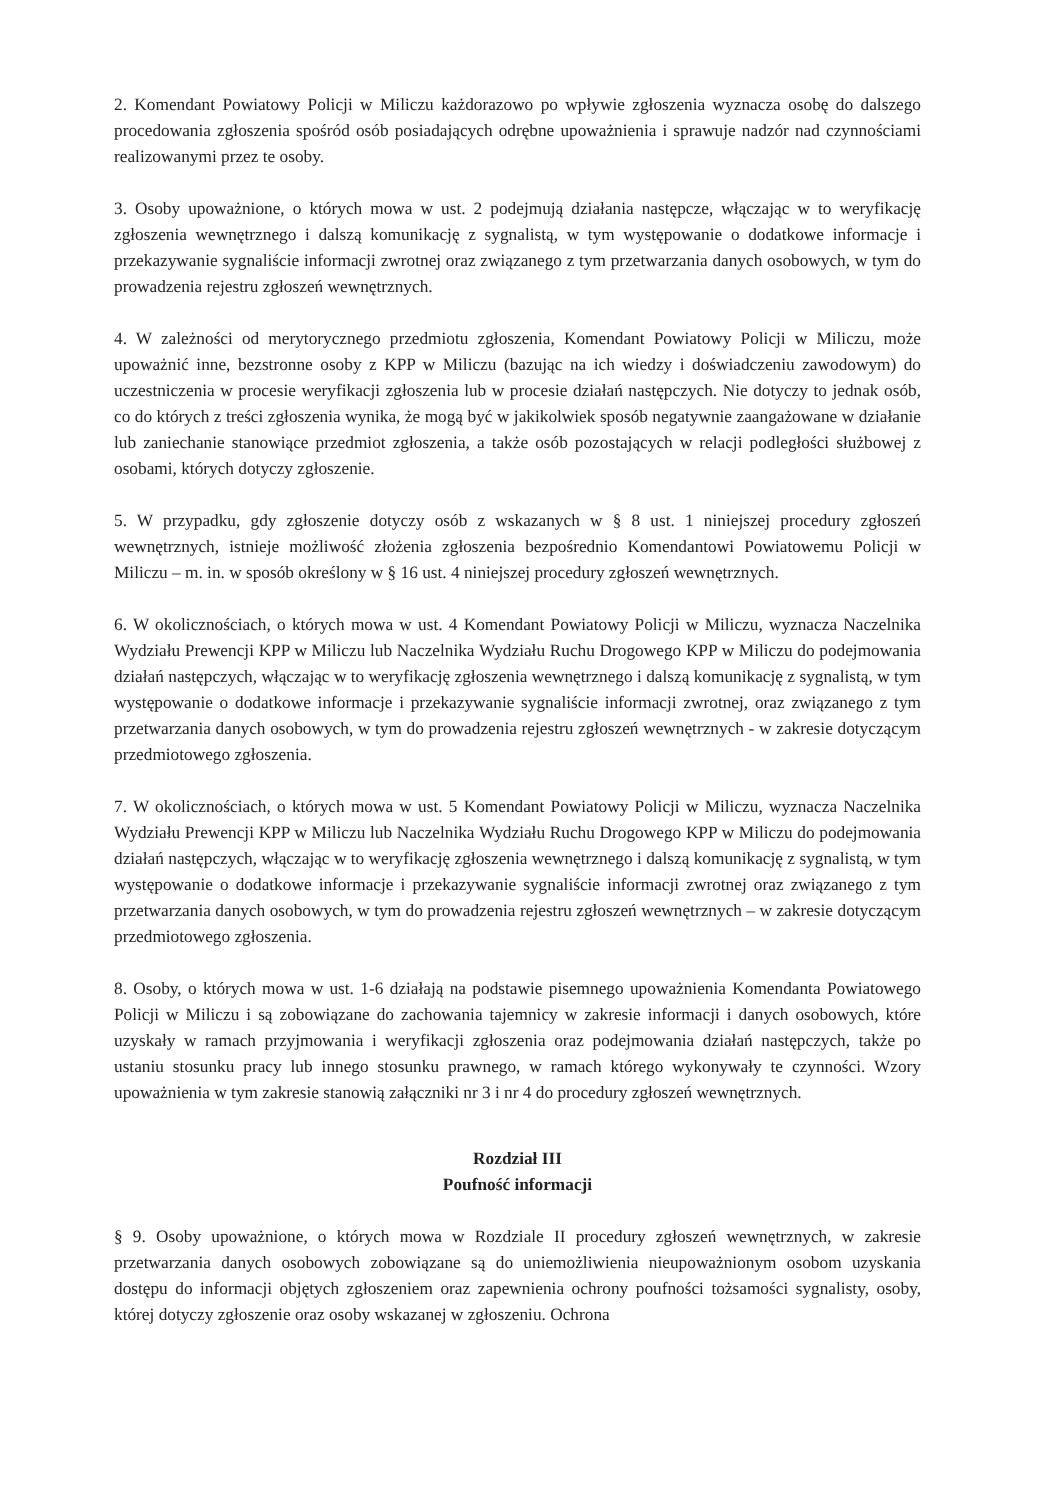2. Komendant Powiatowy Policji w Miliczu każdorazowo po wpływie zgłoszenia wyznacza osobę do dalszego procedowania zgłoszenia spośród osób posiadających odrębne upoważnienia i sprawuje nadzór nad czynnościami realizowanymi przez te osoby.
3. Osoby upoważnione, o których mowa w ust. 2 podejmują działania następcze, włączając w to weryfikację zgłoszenia wewnętrznego i dalszą komunikację z sygnalistą, w tym występowanie o dodatkowe informacje i przekazywanie sygnaliście informacji zwrotnej oraz związanego z tym przetwarzania danych osobowych, w tym do prowadzenia rejestru zgłoszeń wewnętrznych.
4. W zależności od merytorycznego przedmiotu zgłoszenia, Komendant Powiatowy Policji w Miliczu, może upoważnić inne, bezstronne osoby z KPP w Miliczu (bazując na ich wiedzy i doświadczeniu zawodowym) do uczestniczenia w procesie weryfikacji zgłoszenia lub w procesie działań następczych. Nie dotyczy to jednak osób, co do których z treści zgłoszenia wynika, że mogą być w jakikolwiek sposób negatywnie zaangażowane w działanie lub zaniechanie stanowiące przedmiot zgłoszenia, a także osób pozostających w relacji podległości służbowej z osobami, których dotyczy zgłoszenie.
5. W przypadku, gdy zgłoszenie dotyczy osób z wskazanych w § 8 ust. 1 niniejszej procedury zgłoszeń wewnętrznych, istnieje możliwość złożenia zgłoszenia bezpośrednio Komendantowi Powiatowemu Policji w Miliczu – m. in. w sposób określony w § 16 ust. 4 niniejszej procedury zgłoszeń wewnętrznych.
6. W okolicznościach, o których mowa w ust. 4 Komendant Powiatowy Policji w Miliczu, wyznacza Naczelnika Wydziału Prewencji KPP w Miliczu lub Naczelnika Wydziału Ruchu Drogowego KPP w Miliczu do podejmowania działań następczych, włączając w to weryfikację zgłoszenia wewnętrznego i dalszą komunikację z sygnalistą, w tym występowanie o dodatkowe informacje i przekazywanie sygnaliście informacji zwrotnej, oraz związanego z tym przetwarzania danych osobowych, w tym do prowadzenia rejestru zgłoszeń wewnętrznych - w zakresie dotyczącym przedmiotowego zgłoszenia.
7. W okolicznościach, o których mowa w ust. 5 Komendant Powiatowy Policji w Miliczu, wyznacza Naczelnika Wydziału Prewencji KPP w Miliczu lub Naczelnika Wydziału Ruchu Drogowego KPP w Miliczu do podejmowania działań następczych, włączając w to weryfikację zgłoszenia wewnętrznego i dalszą komunikację z sygnalistą, w tym występowanie o dodatkowe informacje i przekazywanie sygnaliście informacji zwrotnej oraz związanego z tym przetwarzania danych osobowych, w tym do prowadzenia rejestru zgłoszeń wewnętrznych – w zakresie dotyczącym przedmiotowego zgłoszenia.
8. Osoby, o których mowa w ust. 1-6 działają na podstawie pisemnego upoważnienia Komendanta Powiatowego Policji w Miliczu i są zobowiązane do zachowania tajemnicy w zakresie informacji i danych osobowych, które uzyskały w ramach przyjmowania i weryfikacji zgłoszenia oraz podejmowania działań następczych, także po ustaniu stosunku pracy lub innego stosunku prawnego, w ramach którego wykonywały te czynności. Wzory upoważnienia w tym zakresie stanowią załączniki nr 3 i nr 4 do procedury zgłoszeń wewnętrznych.
Rozdział III
Poufność informacji
§ 9. Osoby upoważnione, o których mowa w Rozdziale II procedury zgłoszeń wewnętrznych, w zakresie przetwarzania danych osobowych zobowiązane są do uniemożliwienia nieupoważnionym osobom uzyskania dostępu do informacji objętych zgłoszeniem oraz zapewnienia ochrony poufności tożsamości sygnalisty, osoby, której dotyczy zgłoszenie oraz osoby wskazanej w zgłoszeniu. Ochrona